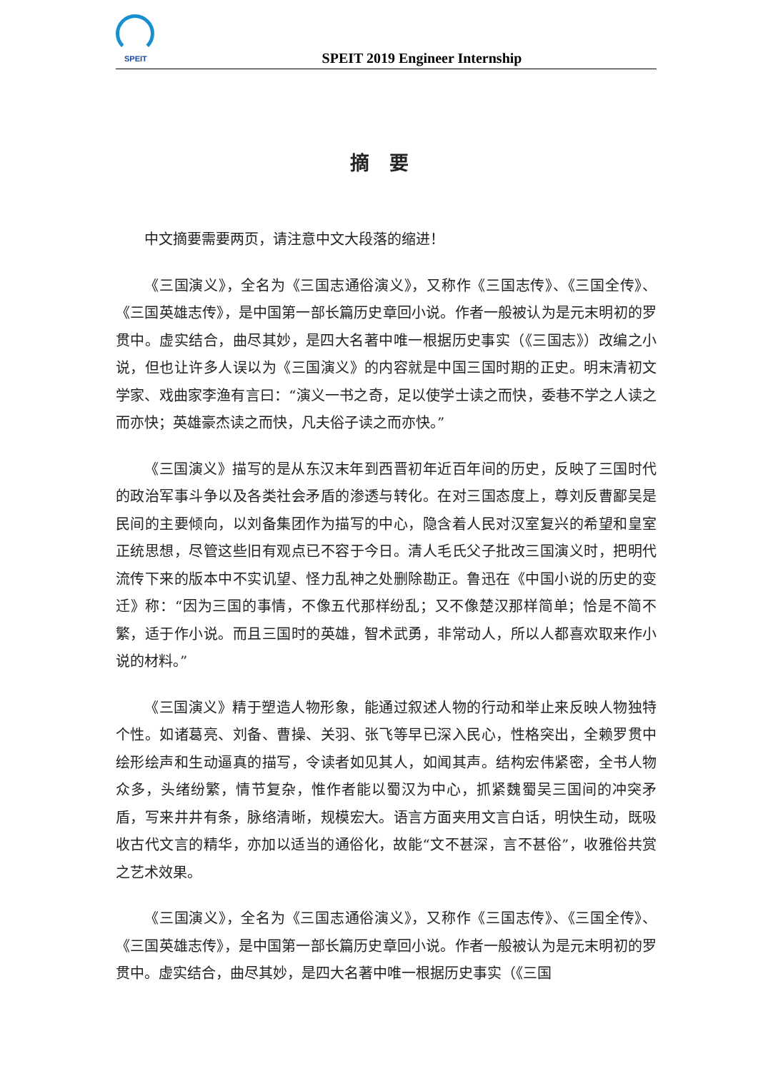SPEIT
SPEIT 2019 Engineer Internship
摘要
中文摘要需要两页，请注意中文大段落的缩进！
《三国演义》，全名为《三国志通俗演义》，又称作《三国志传》、《三国全传》、《三国英雄志传》，是中国第一部长篇历史章回小说。作者一般被认为是元末明初的罗贯中。虚实结合，曲尽其妙，是四大名著中唯一根据历史事实（《三国志》）改编之小说，但也让许多人误以为《三国演义》的内容就是中国三国时期的正史。明末清初文学家、戏曲家李渔有言曰：“演义一书之奇，足以使学士读之而快，委巷不学之人读之而亦快；英雄豪杰读之而快，凡夫俗子读之而亦快。”
《三国演义》描写的是从东汉末年到西晋初年近百年间的历史，反映了三国时代的政治军事斗争以及各类社会矛盾的渗透与转化。在对三国态度上，尊刘反曹鄙吴是民间的主要倾向，以刘备集团作为描写的中心，隐含着人民对汉室复兴的希望和皇室正统思想，尽管这些旧有观点已不容于今日。清人毛氏父子批改三国演义时，把明代流传下来的版本中不实讥望、怪力乱神之处删除勘正。鲁迅在《中国小说的历史的变迁》称：“因为三国的事情，不像五代那样纷乱；又不像楚汉那样简单；恰是不简不繁，适于作小说。而且三国时的英雄，智术武勇，非常动人，所以人都喜欢取来作小说的材料。”
《三国演义》精于塑造人物形象，能通过叙述人物的行动和举止来反映人物独特个性。如诸葛亮、刘备、曹操、关羽、张飞等早已深入民心，性格突出，全赖罗贯中绘形绘声和生动逼真的描写，令读者如见其人，如闻其声。结构宏伟紧密，全书人物众多，头绪纷繁，情节复杂，惟作者能以蜀汉为中心，抓紧魏蜀吴三国间的冲突矛盾，写来井井有条，脉络清晰，规模宏大。语言方面夹用文言白话，明快生动，既吸收古代文言的精华，亦加以适当的通俗化，故能“文不甚深，言不甚俗”，收雅俗共赏之艺术效果。
《三国演义》，全名为《三国志通俗演义》，又称作《三国志传》、《三国全传》、《三国英雄志传》，是中国第一部长篇历史章回小说。作者一般被认为是元末明初的罗贯中。虚实结合，曲尽其妙，是四大名著中唯一根据历史事实（《三国